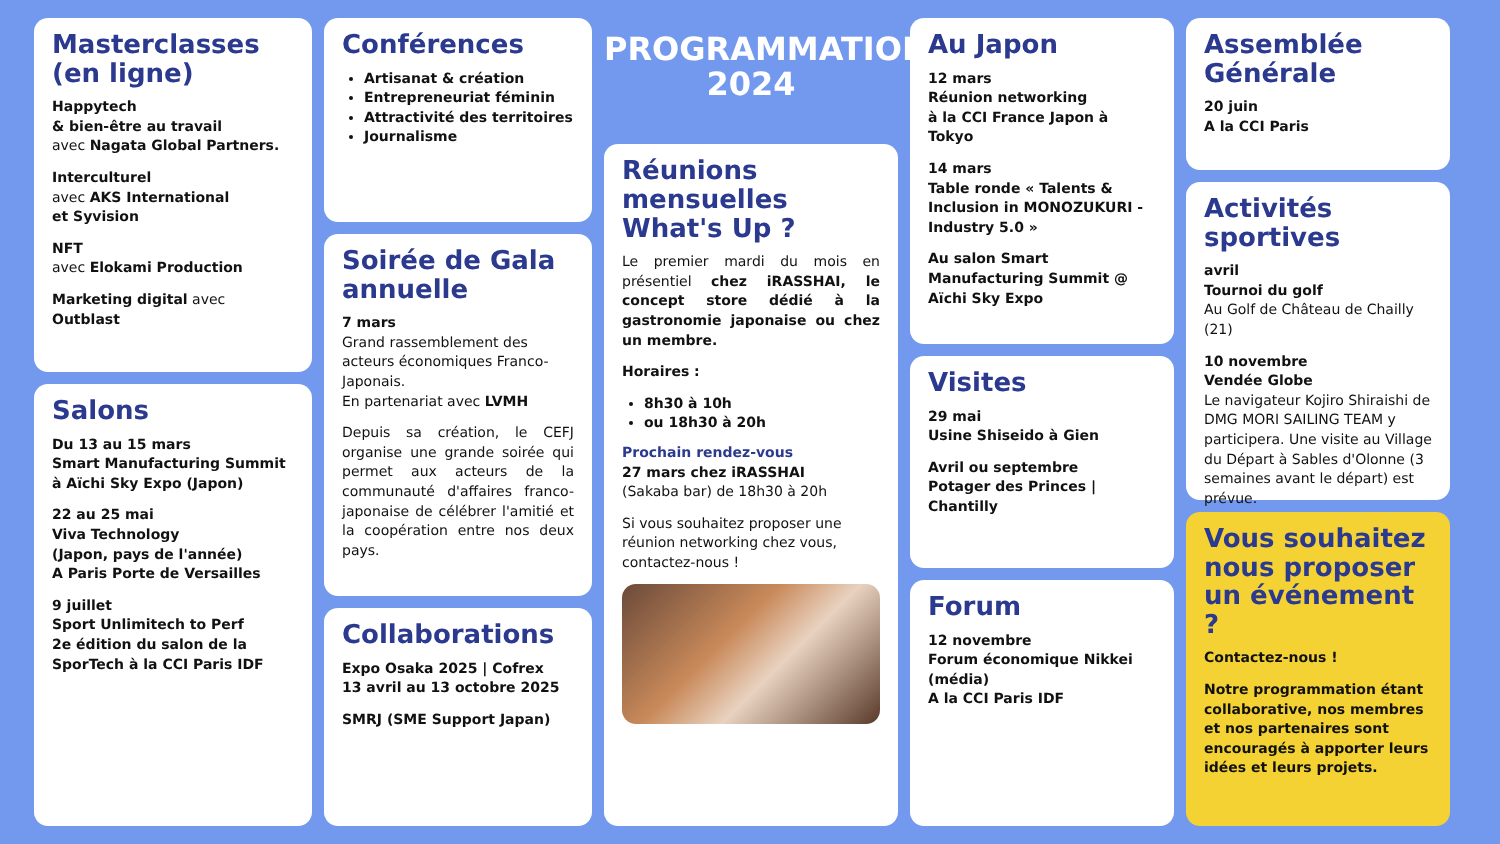Masterclasses (en ligne)
Happytech
& bien-être au travail
avec Nagata Global Partners.
Interculturel
avec AKS International
et Syvision
NFT
avec Elokami Production
Marketing digital avec Outblast
Salons
Du 13 au 15 mars
Smart Manufacturing Summit
à Aïchi Sky Expo (Japon)
22 au 25 mai
Viva Technology
(Japon, pays de l'année)
A Paris Porte de Versailles
9 juillet
Sport Unlimitech to Perf
2e édition du salon de la SporTech à la CCI Paris IDF
Conférences
Artisanat & création
Entrepreneuriat féminin
Attractivité des territoires
Journalisme
Soirée de Gala annuelle
7 mars
Grand rassemblement des acteurs économiques Franco-Japonais.
En partenariat avec LVMH
Depuis sa création, le CEFJ organise une grande soirée qui permet aux acteurs de la communauté d'affaires franco-japonaise de célébrer l'amitié et la coopération entre nos deux pays.
Collaborations
Expo Osaka 2025 | Cofrex
13 avril au 13 octobre 2025
SMRJ (SME Support Japan)
PROGRAMMATION
2024
Réunions mensuelles What's Up ?
Le premier mardi du mois en présentiel chez iRASSHAI, le concept store dédié à la gastronomie japonaise ou chez un membre.
Horaires :
8h30 à 10h
ou 18h30 à 20h
Prochain rendez-vous
27 mars chez iRASSHAI
(Sakaba bar) de 18h30 à 20h
Si vous souhaitez proposer une réunion networking chez vous, contactez-nous !
Au Japon
12 mars
Réunion networking
à la CCI France Japon à Tokyo
14 mars
Table ronde « Talents & Inclusion in MONOZUKURI - Industry 5.0 »
Au salon Smart Manufacturing Summit @ Aïchi Sky Expo
Visites
29 mai
Usine Shiseido à Gien
Avril ou septembre
Potager des Princes | Chantilly
Forum
12 novembre
Forum économique Nikkei (média)
A la CCI Paris IDF
Assemblée Générale
20 juin
A la CCI Paris
Activités sportives
avril
Tournoi du golf
Au Golf de Château de Chailly (21)
10 novembre
Vendée Globe
Le navigateur Kojiro Shiraishi de DMG MORI SAILING TEAM y participera. Une visite au Village du Départ à Sables d'Olonne (3 semaines avant le départ) est prévue.
Vous souhaitez nous proposer un événement ?
Contactez-nous !
Notre programmation étant collaborative, nos membres et nos partenaires sont encouragés à apporter leurs idées et leurs projets.